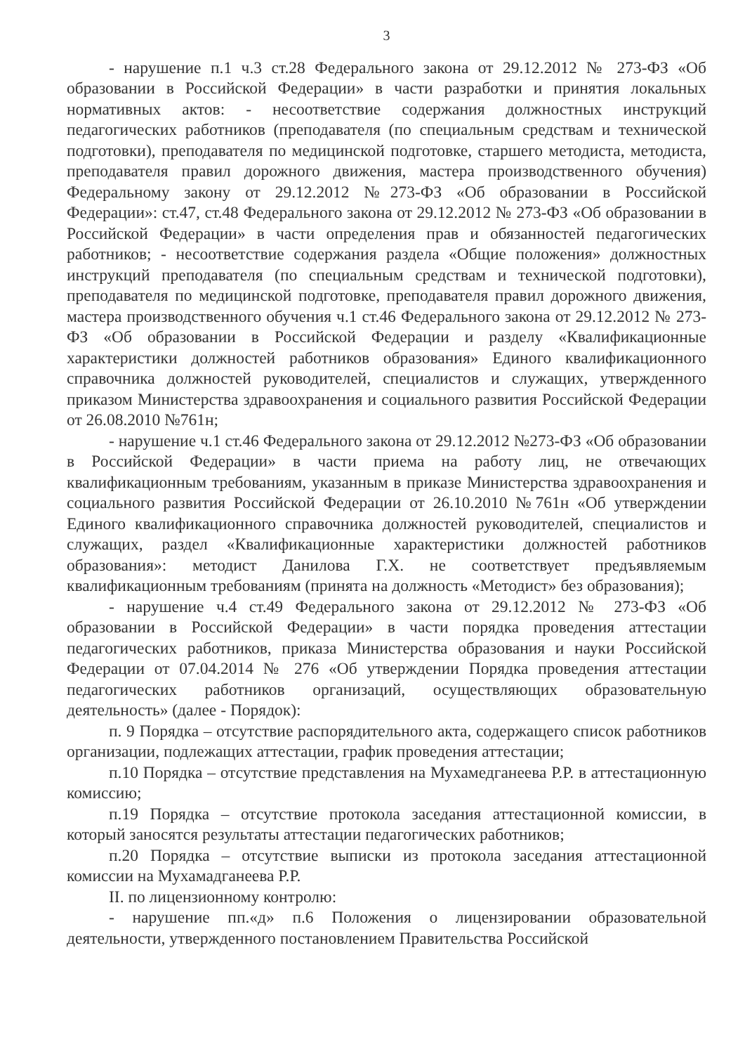3
- нарушение п.1 ч.3 ст.28 Федерального закона от 29.12.2012 № 273-ФЗ «Об образовании в Российской Федерации» в части разработки и принятия локальных нормативных актов: - несоответствие содержания должностных инструкций педагогических работников (преподавателя (по специальным средствам и технической подготовки), преподавателя по медицинской подготовке, старшего методиста, методиста, преподавателя правил дорожного движения, мастера производственного обучения) Федеральному закону от 29.12.2012 №273-ФЗ «Об образовании в Российской Федерации»: ст.47, ст.48 Федерального закона от 29.12.2012 № 273-ФЗ «Об образовании в Российской Федерации» в части определения прав и обязанностей педагогических работников; - несоответствие содержания раздела «Общие положения» должностных инструкций преподавателя (по специальным средствам и технической подготовки), преподавателя по медицинской подготовке, преподавателя правил дорожного движения, мастера производственного обучения ч.1 ст.46 Федерального закона от 29.12.2012 № 273-ФЗ «Об образовании в Российской Федерации и разделу «Квалификационные характеристики должностей работников образования» Единого квалификационного справочника должностей руководителей, специалистов и служащих, утвержденного приказом Министерства здравоохранения и социального развития Российской Федерации от 26.08.2010 №761н;
- нарушение ч.1 ст.46 Федерального закона от 29.12.2012 №273-ФЗ «Об образовании в Российской Федерации» в части приема на работу лиц, не отвечающих квалификационным требованиям, указанным в приказе Министерства здравоохранения и социального развития Российской Федерации от 26.10.2010 №761н «Об утверждении Единого квалификационного справочника должностей руководителей, специалистов и служащих, раздел «Квалификационные характеристики должностей работников образования»: методист Данилова Г.Х. не соответствует предъявляемым квалификационным требованиям (принята на должность «Методист» без образования);
- нарушение ч.4 ст.49 Федерального закона от 29.12.2012 № 273-ФЗ «Об образовании в Российской Федерации» в части порядка проведения аттестации педагогических работников, приказа Министерства образования и науки Российской Федерации от 07.04.2014 № 276 «Об утверждении Порядка проведения аттестации педагогических работников организаций, осуществляющих образовательную деятельность» (далее - Порядок):
п. 9 Порядка – отсутствие распорядительного акта, содержащего список работников организации, подлежащих аттестации, график проведения аттестации;
п.10 Порядка – отсутствие представления на Мухамедганеева Р.Р. в аттестационную комиссию;
п.19 Порядка – отсутствие протокола заседания аттестационной комиссии, в который заносятся результаты аттестации педагогических работников;
п.20 Порядка – отсутствие выписки из протокола заседания аттестационной комиссии на Мухамадганеева Р.Р.
II. по лицензионному контролю:
- нарушение пп.«д» п.6 Положения о лицензировании образовательной деятельности, утвержденного постановлением Правительства Российской